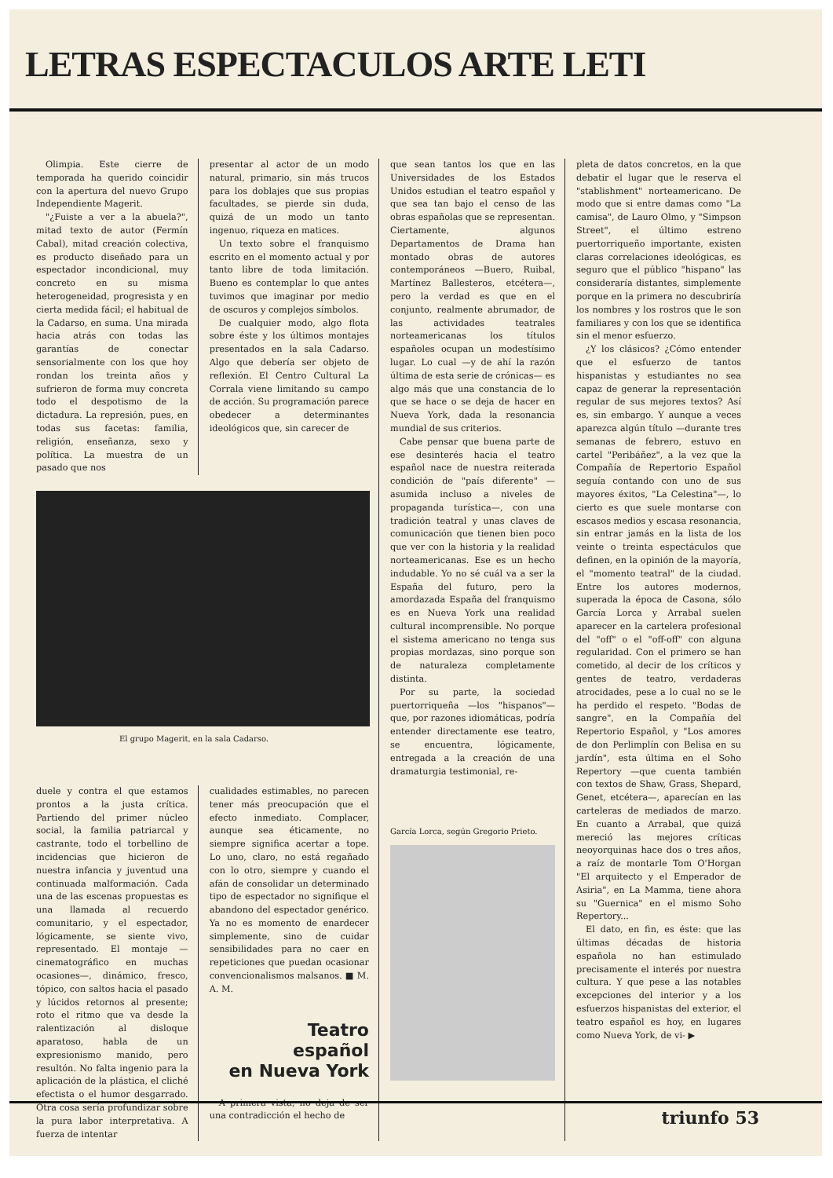LETRAS ESPECTACULOS ARTE LETI
Olimpia. Este cierre de temporada ha querido coincidir con la apertura del nuevo Grupo Independiente Magerit.
"¿Fuiste a ver a la abuela?", mitad texto de autor (Fermín Cabal), mitad creación colectiva, es producto diseñado para un espectador incondicional, muy concreto en su misma heterogeneidad, progresista y en cierta medida fácil; el habitual de la Cadarso, en suma. Una mirada hacia atrás con todas las garantías de conectar sensorialmente con los que hoy rondan los treinta años y sufrieron de forma muy concreta todo el despotismo de la dictadura. La represión, pues, en todas sus facetas: familia, religión, enseñanza, sexo y política. La muestra de un pasado que nos
presentar al actor de un modo natural, primario, sin más trucos para los doblajes que sus propias facultades, se pierde sin duda, quizá de un modo un tanto ingenuo, riqueza en matices.
Un texto sobre el franquismo escrito en el momento actual y por tanto libre de toda limitación. Bueno es contemplar lo que antes tuvimos que imaginar por medio de oscuros y complejos símbolos.
De cualquier modo, algo flota sobre éste y los últimos montajes presentados en la sala Cadarso. Algo que debería ser objeto de reflexión. El Centro Cultural La Corrala viene limitando su campo de acción. Su programación parece obedecer a determinantes ideológicos que, sin carecer de
El grupo Magerit, en la sala Cadarso.
duele y contra el que estamos prontos a la justa crítica. Partiendo del primer núcleo social, la familia patriarcal y castrante, todo el torbellino de incidencias que hicieron de nuestra infancia y juventud una continuada malformación. Cada una de las escenas propuestas es una llamada al recuerdo comunitario, y el espectador, lógicamente, se siente vivo, representado. El montaje —cinematográfico en muchas ocasiones—, dinámico, fresco, tópico, con saltos hacia el pasado y lúcidos retornos al presente; roto el ritmo que va desde la ralentización al disloque aparatoso, habla de un expresionismo manido, pero resultón. No falta ingenio para la aplicación de la plástica, el cliché efectista o el humor desgarrado. Otra cosa sería profundizar sobre la pura labor interpretativa. A fuerza de intentar
cualidades estimables, no parecen tener más preocupación que el efecto inmediato. Complacer, aunque sea éticamente, no siempre significa acertar a tope. Lo uno, claro, no está regañado con lo otro, siempre y cuando el afán de consolidar un determinado tipo de espectador no signifique el abandono del espectador genérico. Ya no es momento de enardecer simplemente, sino de cuidar sensibilidades para no caer en repeticiones que puedan ocasionar convencionalismos malsanos. ■ M. A. M.
Teatro
español
en Nueva York
A primera vista, no deja de ser una contradicción el hecho de
que sean tantos los que en las Universidades de los Estados Unidos estudian el teatro español y que sea tan bajo el censo de las obras españolas que se representan. Ciertamente, algunos Departamentos de Drama han montado obras de autores contemporáneos —Buero, Ruibal, Martínez Ballesteros, etcétera—, pero la verdad es que en el conjunto, realmente abrumador, de las actividades teatrales norteamericanas los títulos españoles ocupan un modestísimo lugar. Lo cual —y de ahí la razón última de esta serie de crónicas— es algo más que una constancia de lo que se hace o se deja de hacer en Nueva York, dada la resonancia mundial de sus criterios.
Cabe pensar que buena parte de ese desinterés hacia el teatro español nace de nuestra reiterada condición de "país diferente" —asumida incluso a niveles de propaganda turística—, con una tradición teatral y unas claves de comunicación que tienen bien poco que ver con la historia y la realidad norteamericanas. Ese es un hecho indudable. Yo no sé cuál va a ser la España del futuro, pero la amordazada España del franquismo es en Nueva York una realidad cultural incomprensible. No porque el sistema americano no tenga sus propias mordazas, sino porque son de naturaleza completamente distinta.
Por su parte, la sociedad puertorriqueña —los "hispanos"— que, por razones idiomáticas, podría entender directamente ese teatro, se encuentra, lógicamente, entregada a la creación de una dramaturgia testimonial, re-
García Lorca, según Gregorio Prieto.
pleta de datos concretos, en la que debatir el lugar que le reserva el "stablishment" norteamericano. De modo que si entre damas como "La camisa", de Lauro Olmo, y "Simpson Street", el último estreno puertorriqueño importante, existen claras correlaciones ideológicas, es seguro que el público "hispano" las consideraría distantes, simplemente porque en la primera no descubriría los nombres y los rostros que le son familiares y con los que se identifica sin el menor esfuerzo.
¿Y los clásicos? ¿Cómo entender que el esfuerzo de tantos hispanistas y estudiantes no sea capaz de generar la representación regular de sus mejores textos? Así es, sin embargo. Y aunque a veces aparezca algún título —durante tres semanas de febrero, estuvo en cartel "Peribáñez", a la vez que la Compañía de Repertorio Español seguía contando con uno de sus mayores éxitos, "La Celestina"—, lo cierto es que suele montarse con escasos medios y escasa resonancia, sin entrar jamás en la lista de los veinte o treinta espectáculos que definen, en la opinión de la mayoría, el "momento teatral" de la ciudad. Entre los autores modernos, superada la época de Casona, sólo García Lorca y Arrabal suelen aparecer en la cartelera profesional del "off" o el "off-off" con alguna regularidad. Con el primero se han cometido, al decir de los críticos y gentes de teatro, verdaderas atrocidades, pese a lo cual no se le ha perdido el respeto. "Bodas de sangre", en la Compañía del Repertorio Español, y "Los amores de don Perlimplín con Belisa en su jardín", esta última en el Soho Repertory —que cuenta también con textos de Shaw, Grass, Shepard, Genet, etcétera—, aparecían en las carteleras de mediados de marzo. En cuanto a Arrabal, que quizá mereció las mejores críticas neoyorquinas hace dos o tres años, a raíz de montarle Tom O'Horgan "El arquitecto y el Emperador de Asiria", en La Mamma, tiene ahora su "Guernica" en el mismo Soho Repertory...
El dato, en fin, es éste: que las últimas décadas de historia española no han estimulado precisamente el interés por nuestra cultura. Y que pese a las notables excepciones del interior y a los esfuerzos hispanistas del exterior, el teatro español es hoy, en lugares como Nueva York, de vi- ▶
triunfo 53